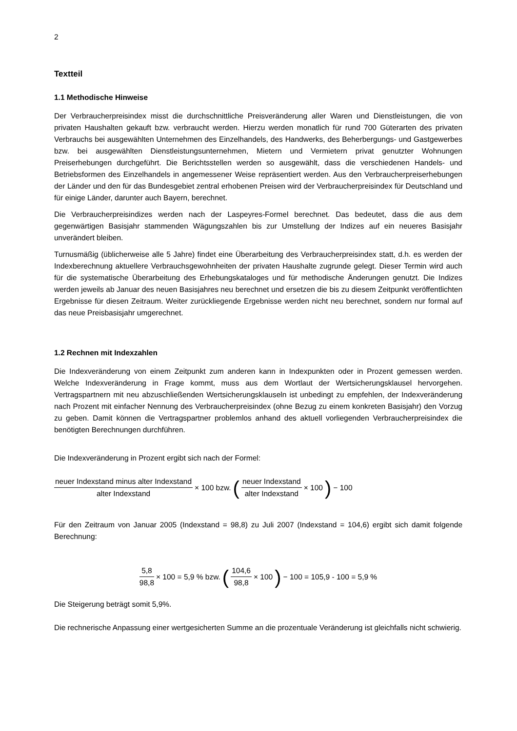2
Textteil
1.1 Methodische Hinweise
Der Verbraucherpreisindex misst die durchschnittliche Preisveränderung aller Waren und Dienstleistungen, die von privaten Haushalten gekauft bzw. verbraucht werden. Hierzu werden monatlich für rund 700 Güterarten des privaten Verbrauchs bei ausgewählten Unternehmen des Einzelhandels, des Handwerks, des Beherbergungs- und Gastgewerbes bzw. bei ausgewählten Dienstleistungsunternehmen, Mietern und Vermietern privat genutzter Wohnungen Preiserhebungen durchgeführt. Die Berichtsstellen werden so ausgewählt, dass die verschiedenen Handels- und Betriebsformen des Einzelhandels in angemessener Weise repräsentiert werden. Aus den Verbraucherpreiserhebungen der Länder und den für das Bundesgebiet zentral erhobenen Preisen wird der Verbraucherpreisindex für Deutschland und für einige Länder, darunter auch Bayern, berechnet.
Die Verbraucherpreisindizes werden nach der Laspeyres-Formel berechnet. Das bedeutet, dass die aus dem gegenwärtigen Basisjahr stammenden Wägungszahlen bis zur Umstellung der Indizes auf ein neueres Basisjahr unverändert bleiben.
Turnusmäßig (üblicherweise alle 5 Jahre) findet eine Überarbeitung des Verbraucherpreisindex statt, d.h. es werden der Indexberechnung aktuellere Verbrauchsgewohnheiten der privaten Haushalte zugrunde gelegt. Dieser Termin wird auch für die systematische Überarbeitung des Erhebungskataloges und für methodische Änderungen genutzt. Die Indizes werden jeweils ab Januar des neuen Basisjahres neu berechnet und ersetzen die bis zu diesem Zeitpunkt veröffentlichten Ergebnisse für diesen Zeitraum. Weiter zurückliegende Ergebnisse werden nicht neu berechnet, sondern nur formal auf das neue Preisbasisjahr umgerechnet.
1.2 Rechnen mit Indexzahlen
Die Indexveränderung von einem Zeitpunkt zum anderen kann in Indexpunkten oder in Prozent gemessen werden. Welche Indexveränderung in Frage kommt, muss aus dem Wortlaut der Wertsicherungsklausel hervorgehen. Vertragspartnern mit neu abzuschließenden Wertsicherungsklauseln ist unbedingt zu empfehlen, der Indexveränderung nach Prozent mit einfacher Nennung des Verbraucherpreisindex (ohne Bezug zu einem konkreten Basisjahr) den Vorzug zu geben. Damit können die Vertragspartner problemlos anhand des aktuell vorliegenden Verbraucherpreisindex die benötigten Berechnungen durchführen.
Die Indexveränderung in Prozent ergibt sich nach der Formel:
neuer Indexstand minus alter Indexstand alter Indexstand × 100 bzw. (neuer Indexstand alter Indexstand × 100 ) − 100
Für den Zeitraum von Januar 2005 (Indexstand = 98,8) zu Juli 2007 (Indexstand = 104,6) ergibt sich damit folgende Berechnung:
5,8 98,8 × 100 = 5,9 % bzw. (104,6 98,8 × 100 ) − 100 = 105,9 - 100 = 5,9 %
Die Steigerung beträgt somit 5,9%.
Die rechnerische Anpassung einer wertgesicherten Summe an die prozentuale Veränderung ist gleichfalls nicht schwierig.